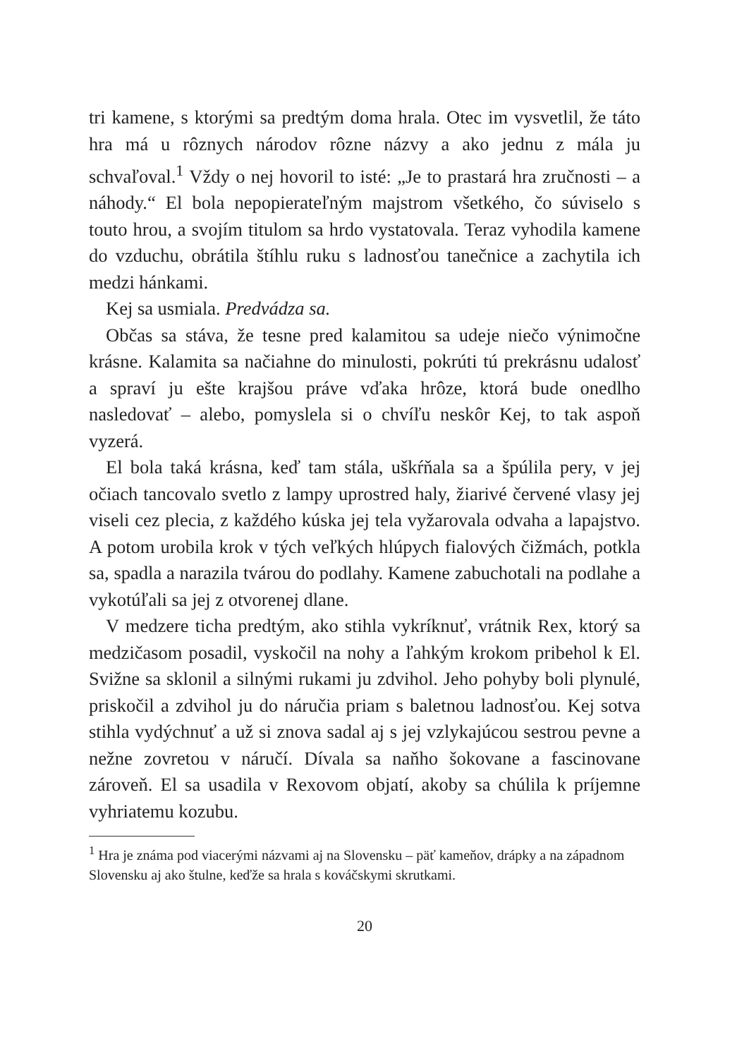tri kamene, s ktorými sa predtým doma hrala. Otec im vysvetlil, že táto hra má u rôznych národov rôzne názvy a ako jednu z mála ju schvaľoval.<sup>1</sup> Vždy o nej hovoril to isté: „Je to prastará hra zručnosti – a náhody.“ El bola nepopierateľným majstrom všetkého, čo súviselo s touto hrou, a svojím titulom sa hrdo vystatovala. Teraz vyhodila kamene do vzduchu, obrátila štíhlu ruku s ladnosťou tanečnice a zachytila ich medzi hánkami.
Kej sa usmiala. Predvádza sa.
Občas sa stáva, že tesne pred kalamitou sa udeje niečo výnimočne krásne. Kalamita sa načiahne do minulosti, pokrúti tú prekrásnu udalosť a spraví ju ešte krajšou práve vďaka hrôze, ktorá bude onedlho nasledovať – alebo, pomyslela si o chvíľu neskôr Kej, to tak aspoň vyzerá.
El bola taká krásna, keď tam stála, uškŕňala sa a špúlila pery, v jej očiach tancovalo svetlo z lampy uprostred haly, žiarivé červené vlasy jej viseli cez plecia, z každého kúska jej tela vyžarovala odvaha a lapajstvo. A potom urobila krok v tých veľkých hlúpych fialových čižmách, potkla sa, spadla a narazila tvárou do podlahy. Kamene zabuchotali na podlahe a vykotúľali sa jej z otvorenej dlane.
V medzere ticha predtým, ako stihla vykríknuť, vrátnik Rex, ktorý sa medzičasom posadil, vyskočil na nohy a ľahkým krokom pribehol k El. Svižne sa sklonil a silnými rukami ju zdvihol. Jeho pohyby boli plynulé, priskočil a zdvihol ju do náručia priam s baletnou ladnosťou. Kej sotva stihla vydýchnuť a už si znova sadal aj s jej vzlykajúcou sestrou pevne a nežne zovretou v náručí. Dívala sa naňho šokovane a fascinovane zároveň. El sa usadila v Rexovom objatí, akoby sa chúlila k príjemne vyhriatemu kozubu.
<sup>1</sup> Hra je známa pod viacerými názvami aj na Slovensku – päť kameňov, drápky a na západnom Slovensku aj ako štulne, keďže sa hrala s kováčskymi skrutkami.
20